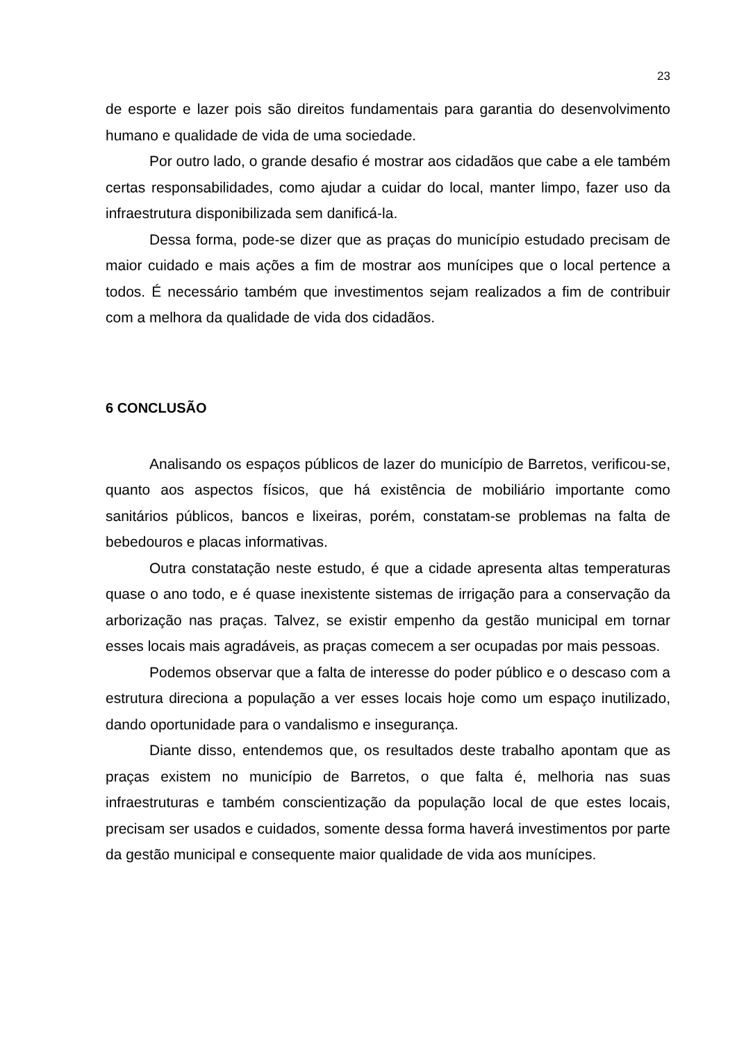23
de esporte e lazer pois são direitos fundamentais para garantia do desenvolvimento humano e qualidade de vida de uma sociedade.
Por outro lado, o grande desafio é mostrar aos cidadãos que cabe a ele também certas responsabilidades, como ajudar a cuidar do local, manter limpo, fazer uso da infraestrutura disponibilizada sem danificá-la.
Dessa forma, pode-se dizer que as praças do município estudado precisam de maior cuidado e mais ações a fim de mostrar aos munícipes que o local pertence a todos. É necessário também que investimentos sejam realizados a fim de contribuir com a melhora da qualidade de vida dos cidadãos.
6 CONCLUSÃO
Analisando os espaços públicos de lazer do município de Barretos, verificou-se, quanto aos aspectos físicos, que há existência de mobiliário importante como sanitários públicos, bancos e lixeiras, porém, constatam-se problemas na falta de bebedouros e placas informativas.
Outra constatação neste estudo, é que a cidade apresenta altas temperaturas quase o ano todo, e é quase inexistente sistemas de irrigação para a conservação da arborização nas praças. Talvez, se existir empenho da gestão municipal em tornar esses locais mais agradáveis, as praças comecem a ser ocupadas por mais pessoas.
Podemos observar que a falta de interesse do poder público e o descaso com a estrutura direciona a população a ver esses locais hoje como um espaço inutilizado, dando oportunidade para o vandalismo e insegurança.
Diante disso, entendemos que, os resultados deste trabalho apontam que as praças existem no município de Barretos, o que falta é, melhoria nas suas infraestruturas e também conscientização da população local de que estes locais, precisam ser usados e cuidados, somente dessa forma haverá investimentos por parte da gestão municipal e consequente maior qualidade de vida aos munícipes.